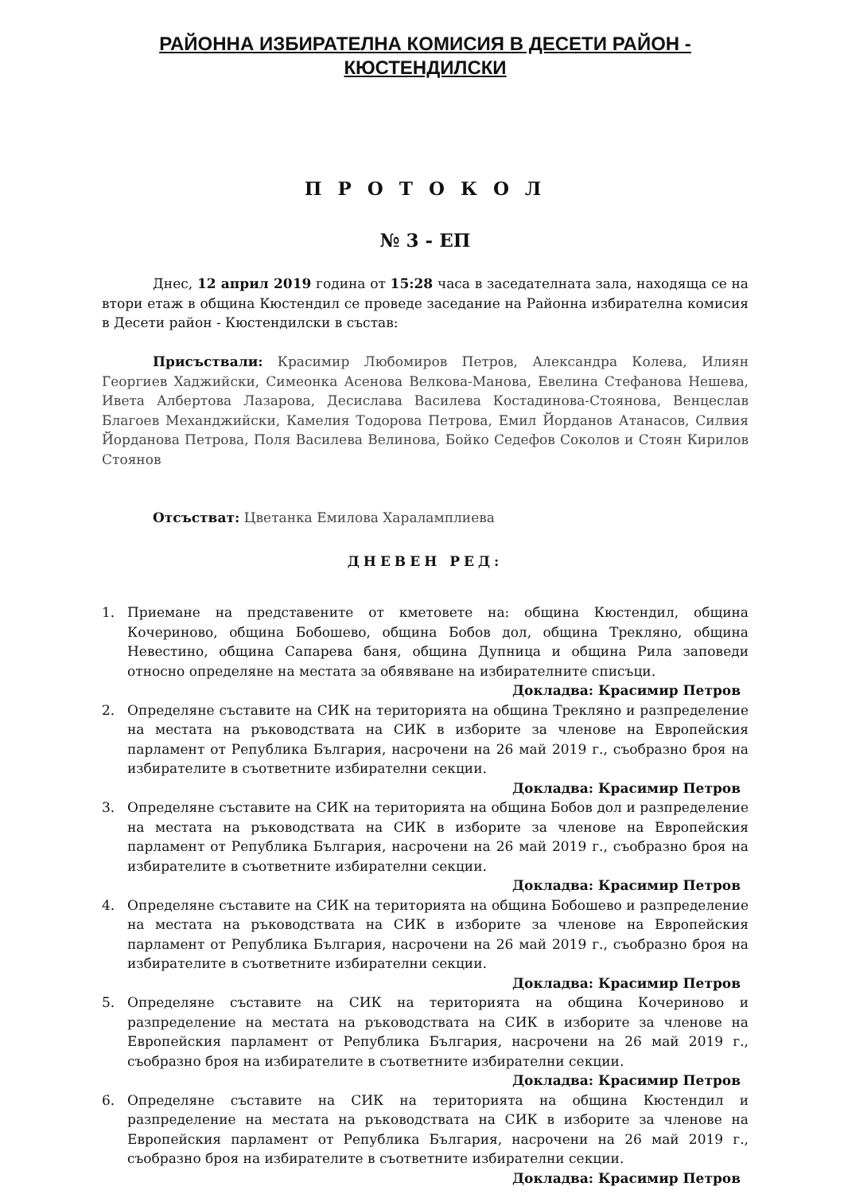РАЙОННА ИЗБИРАТЕЛНА КОМИСИЯ В ДЕСЕТИ РАЙОН -
КЮСТЕНДИЛСКИ
П Р О Т О К О Л
№ 3 - ЕП
Днес, 12 април 2019 година от 15:28 часа в заседателната зала, находяща се на втори етаж в община Кюстендил се проведе заседание на Районна избирателна комисия в Десети район - Кюстендилски в състав:
Присъствали: Красимир Любомиров Петров, Александра Колева, Илиян Георгиев Хаджийски, Симеонка Асенова Велкова-Манова, Евелина Стефанова Нешева, Ивета Албертова Лазарова, Десислава Василева Костадинова-Стоянова, Венцеслав Благоев Механджийски, Камелия Тодорова Петрова, Емил Йорданов Атанасов, Силвия Йорданова Петрова, Поля Василева Велинова, Бойко Седефов Соколов и Стоян Кирилов Стоянов
Отсъстват: Цветанка Емилова Хараламплиева
ДНЕВЕН РЕД:
1. Приемане на представените от кметовете на: община Кюстендил, община Кочериново, община Бобошево, община Бобов дол, община Трекляно, община Невестино, община Сапарева баня, община Дупница и община Рила заповеди относно определяне на местата за обявяване на избирателните списъци.
Докладва: Красимир Петров
2. Определяне съставите на СИК на територията на община Трекляно и разпределение на местата на ръководствата на СИК в изборите за членове на Европейския парламент от Република България, насрочени на 26 май 2019 г., съобразно броя на избирателите в съответните избирателни секции.
Докладва: Красимир Петров
3. Определяне съставите на СИК на територията на община Бобов дол и разпределение на местата на ръководствата на СИК в изборите за членове на Европейския парламент от Република България, насрочени на 26 май 2019 г., съобразно броя на избирателите в съответните избирателни секции.
Докладва: Красимир Петров
4. Определяне съставите на СИК на територията на община Бобошево и разпределение на местата на ръководствата на СИК в изборите за членове на Европейския парламент от Република България, насрочени на 26 май 2019 г., съобразно броя на избирателите в съответните избирателни секции.
Докладва: Красимир Петров
5. Определяне съставите на СИК на територията на община Кочериново и разпределение на местата на ръководствата на СИК в изборите за членове на Европейския парламент от Република България, насрочени на 26 май 2019 г., съобразно броя на избирателите в съответните избирателни секции.
Докладва: Красимир Петров
6. Определяне съставите на СИК на територията на община Кюстендил и разпределение на местата на ръководствата на СИК в изборите за членове на Европейския парламент от Република България, насрочени на 26 май 2019 г., съобразно броя на избирателите в съответните избирателни секции.
Докладва: Красимир Петров